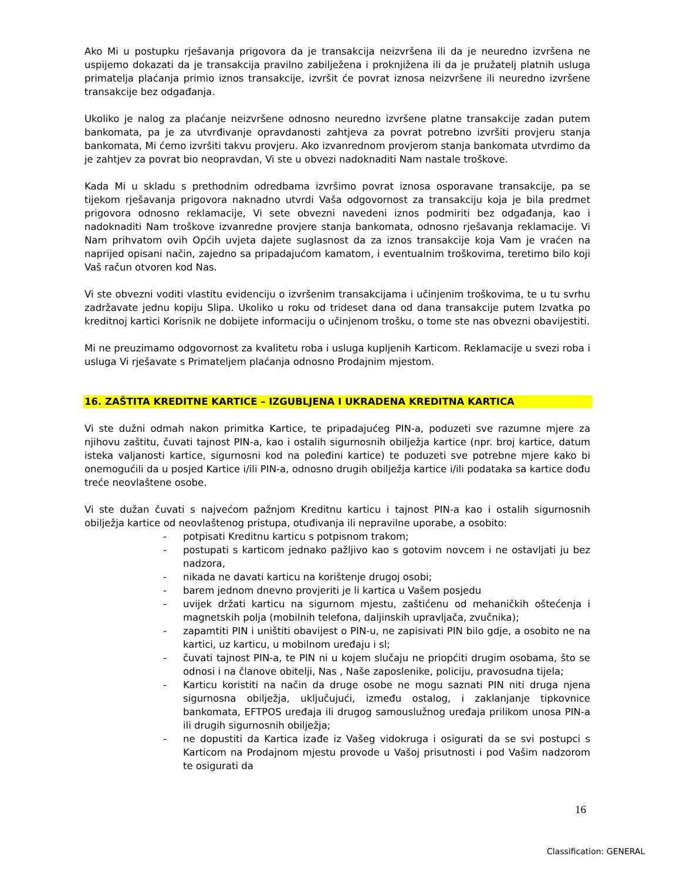Ako Mi u postupku rješavanja prigovora da je transakcija neizvršena ili da je neuredno izvršena ne uspijemo dokazati da je transakcija pravilno zabilježena i proknjižena ili da je pružatelj platnih usluga primatelja plaćanja primio iznos transakcije, izvršit će povrat iznosa neizvršene ili neuredno izvršene transakcije bez odgađanja.
Ukoliko je nalog za plaćanje neizvršene odnosno neuredno izvršene platne transakcije zadan putem bankomata, pa je za utvrđivanje opravdanosti zahtjeva za povrat potrebno izvršiti provjeru stanja bankomata, Mi ćemo izvršiti takvu provjeru. Ako izvanrednom provjerom stanja bankomata utvrdimo da je zahtjev za povrat bio neopravdan, Vi ste u obvezi nadoknaditi Nam nastale troškove.
Kada Mi u skladu s prethodnim odredbama izvršimo povrat iznosa osporavane transakcije, pa se tijekom rješavanja prigovora naknadno utvrdi Vaša odgovornost za transakciju koja je bila predmet prigovora odnosno reklamacije, Vi sete obvezni navedeni iznos podmiriti bez odgađanja, kao i nadoknaditi Nam troškove izvanredne provjere stanja bankomata, odnosno rješavanja reklamacije. Vi Nam prihvatom ovih Općih uvjeta dajete suglasnost da za iznos transakcije koja Vam je vraćen na naprijed opisani način, zajedno sa pripadajućom kamatom, i eventualnim troškovima, teretimo bilo koji Vaš račun otvoren kod Nas.
Vi ste obvezni voditi vlastitu evidenciju o izvršenim transakcijama i učinjenim troškovima, te u tu svrhu zadržavate jednu kopiju Slipa. Ukoliko u roku od trideset dana od dana transakcije putem Izvatka po kreditnoj kartici Korisnik ne dobijete informaciju o učinjenom trošku, o tome ste nas obvezni obavijestiti.
Mi ne preuzimamo odgovornost za kvalitetu roba i usluga kupljenih Karticom. Reklamacije u svezi roba i usluga Vi rješavate s Primateljem plaćanja odnosno Prodajnim mjestom.
16. ZAŠTITA KREDITNE KARTICE – IZGUBLJENA I UKRADENA KREDITNA KARTICA
Vi ste dužni odmah nakon primitka Kartice, te pripadajućeg PIN-a, poduzeti sve razumne mjere za njihovu zaštitu, čuvati tajnost PIN-a, kao i ostalih sigurnosnih obilježja kartice (npr. broj kartice, datum isteka valjanosti kartice, sigurnosni kod na poleđini kartice) te poduzeti sve potrebne mjere kako bi onemogućili da u posjed Kartice i/ili PIN-a, odnosno drugih obilježja kartice i/ili podataka sa kartice dođu treće neovlaštene osobe.
Vi ste dužan čuvati s najvećom pažnjom Kreditnu karticu i tajnost PIN-a kao i ostalih sigurnosnih obilježja kartice od neovlaštenog pristupa, otuđivanja ili nepravilne uporabe, a osobito:
- potpisati Kreditnu karticu s potpisnom trakom;
- postupati s karticom jednako pažljivo kao s gotovim novcem i ne ostavljati ju bez nadzora,
- nikada ne davati karticu na korištenje drugoj osobi;
- barem jednom dnevno provjeriti je li kartica u Vašem posjedu
- uvijek držati karticu na sigurnom mjestu, zaštićenu od mehaničkih oštećenja i magnetskih polja (mobilnih telefona, daljinskih upravljača, zvučnika);
- zapamtiti PIN i uništiti obavijest o PIN-u, ne zapisivati PIN bilo gdje, a osobito ne na kartici, uz karticu, u mobilnom uređaju i sl;
- čuvati tajnost PIN-a, te PIN ni u kojem slučaju ne priopćiti drugim osobama, što se odnosi i na članove obitelji, Nas , Naše zaposlenike, policiju, pravosudna tijela;
- Karticu koristiti na način da druge osobe ne mogu saznati PIN niti druga njena sigurnosna obilježja, uključujući, između ostalog, i zaklanjanje tipkovnice bankomata, EFTPOS uređaja ili drugog samouslužnog uređaja prilikom unosa PIN-a ili drugih sigurnosnih obilježja;
- ne dopustiti da Kartica izađe iz Vašeg vidokruga i osigurati da se svi postupci s Karticom na Prodajnom mjestu provode u Vašoj prisutnosti i pod Vašim nadzorom te osigurati da
16
Classification: GENERAL